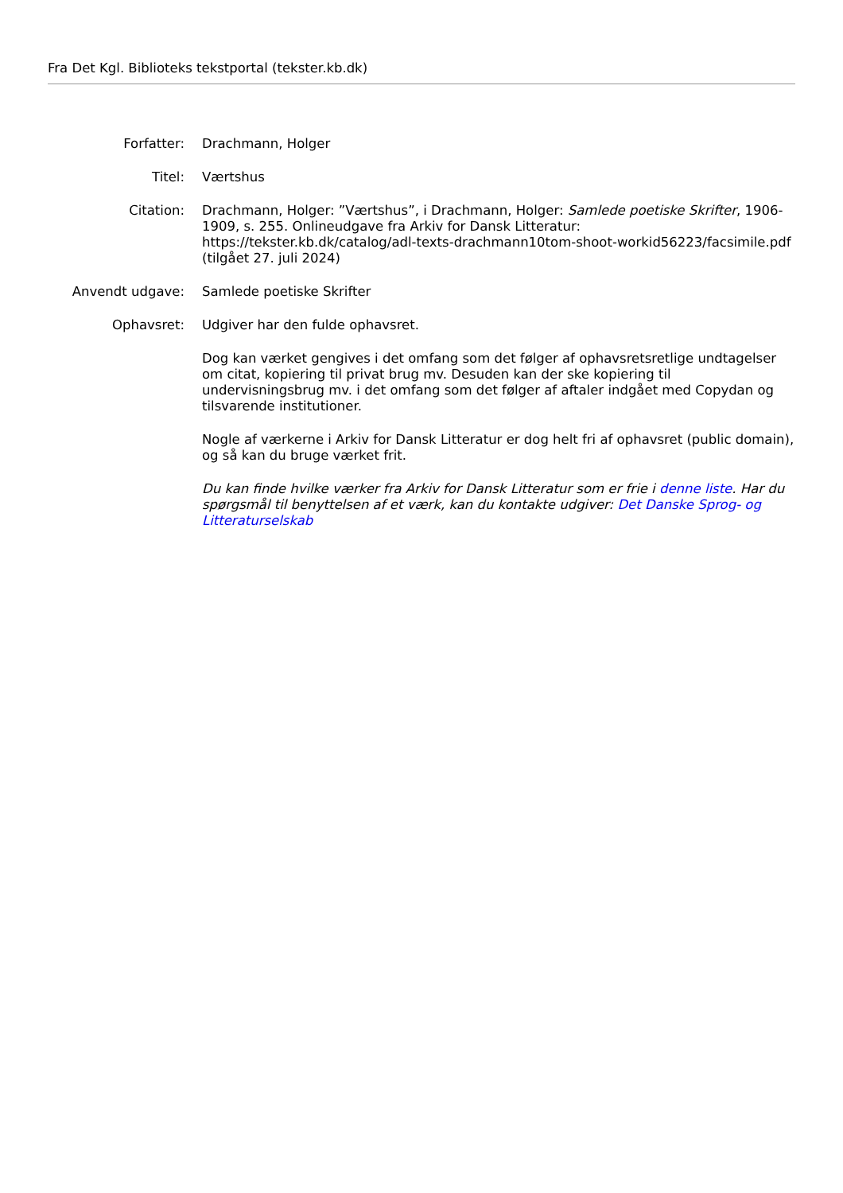Fra Det Kgl. Biblioteks tekstportal (tekster.kb.dk)
Forfatter: Drachmann, Holger
Titel: Værtshus
Citation: Drachmann, Holger: ”Værtshus”, i Drachmann, Holger: Samlede poetiske Skrifter, 1906-1909, s. 255. Onlineudgave fra Arkiv for Dansk Litteratur: https://tekster.kb.dk/catalog/adl-texts-drachmann10tom-shoot-workid56223/facsimile.pdf (tilgået 27. juli 2024)
Anvendt udgave: Samlede poetiske Skrifter
Ophavsret: Udgiver har den fulde ophavsret.
Dog kan værket gengives i det omfang som det følger af ophavsretsretlige undtagelser om citat, kopiering til privat brug mv. Desuden kan der ske kopiering til undervisningsbrug mv. i det omfang som det følger af aftaler indgået med Copydan og tilsvarende institutioner.
Nogle af værkerne i Arkiv for Dansk Litteratur er dog helt fri af ophavsret (public domain), og så kan du bruge værket frit.
Du kan finde hvilke værker fra Arkiv for Dansk Litteratur som er frie i denne liste. Har du spørgsmål til benyttelsen af et værk, kan du kontakte udgiver: Det Danske Sprog- og Litteraturselskab